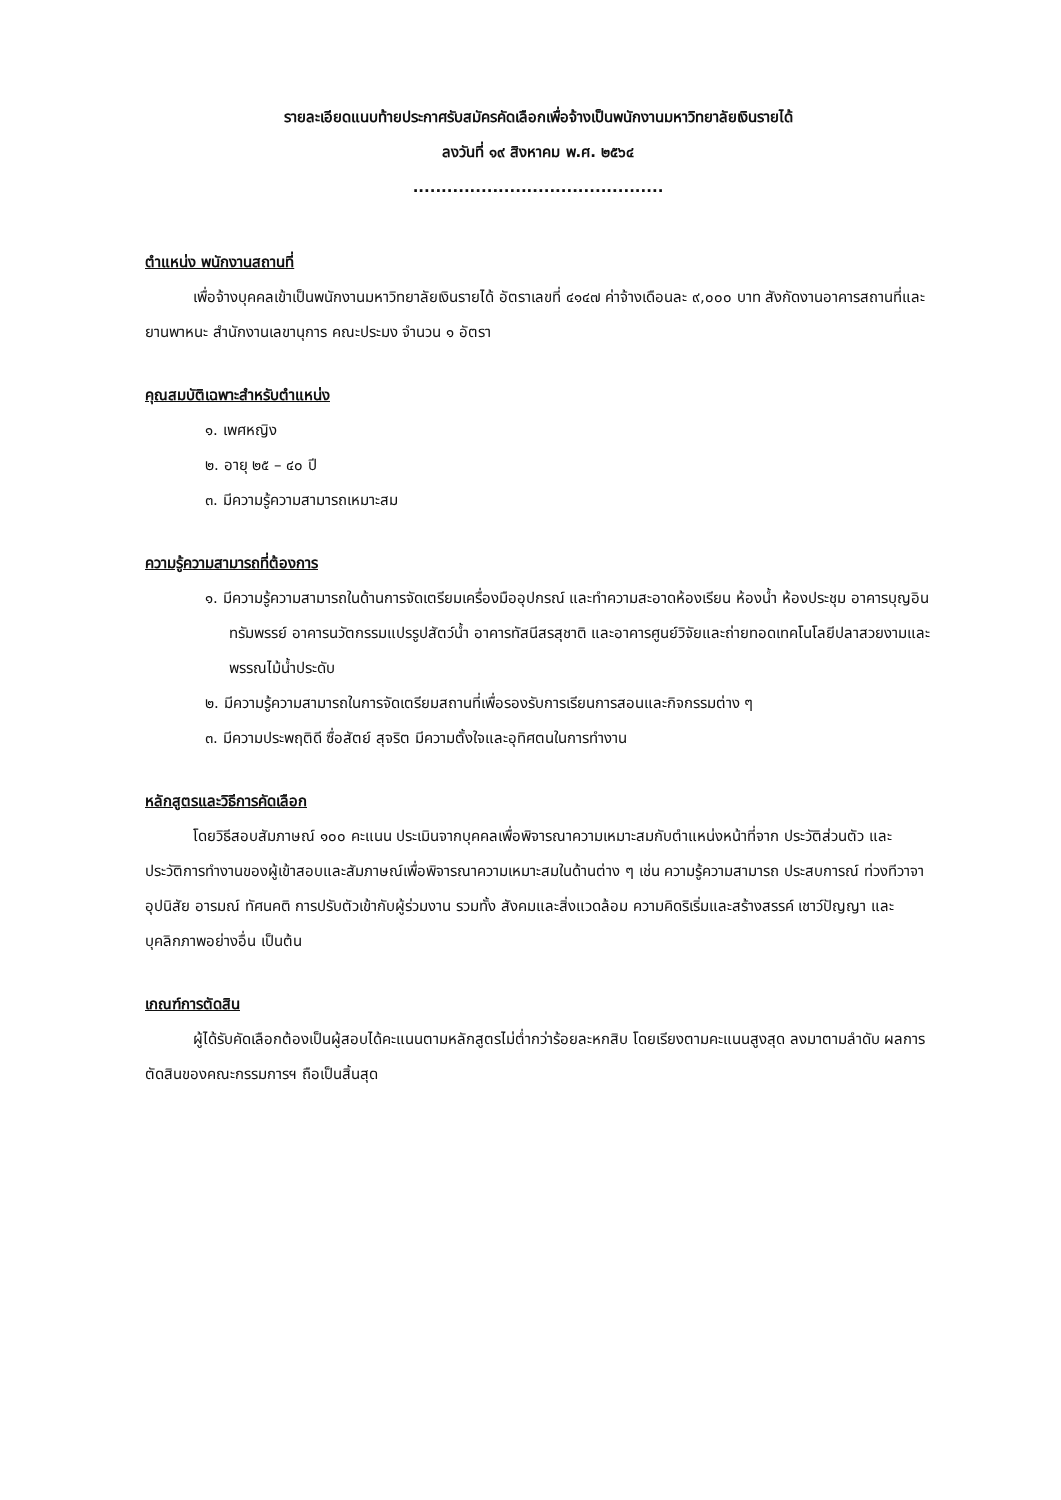รายละเอียดแนบท้ายประกาศรับสมัครคัดเลือกเพื่อจ้างเป็นพนักงานมหาวิทยาลัยเงินรายได้
ลงวันที่ ๑๙ สิงหาคม พ.ศ. ๒๕๖๔
............................................
ตำแหน่ง พนักงานสถานที่
เพื่อจ้างบุคคลเข้าเป็นพนักงานมหาวิทยาลัยเงินรายได้ อัตราเลขที่ ๔๑๔๗ ค่าจ้างเดือนละ ๙,๐๐๐ บาท สังกัดงานอาคารสถานที่และยานพาหนะ สำนักงานเลขานุการ คณะประมง จำนวน ๑ อัตรา
คุณสมบัติเฉพาะสำหรับตำแหน่ง
๑. เพศหญิง
๒. อายุ ๒๕ – ๔๐ ปี
๓. มีความรู้ความสามารถเหมาะสม
ความรู้ความสามารถที่ต้องการ
๑. มีความรู้ความสามารถในด้านการจัดเตรียมเครื่องมืออุปกรณ์ และทำความสะอาดห้องเรียน ห้องน้ำ ห้องประชุม อาคารบุญอินทรัมพรรย์ อาคารนวัตกรรมแปรรูปสัตว์น้ำ อาคารทัสนีสรสุชาติ และอาคารศูนย์วิจัยและถ่ายทอดเทคโนโลยีปลาสวยงามและพรรณไม้น้ำประดับ
๒. มีความรู้ความสามารถในการจัดเตรียมสถานที่เพื่อรองรับการเรียนการสอนและกิจกรรมต่าง ๆ
๓. มีความประพฤติดี ซื่อสัตย์ สุจริต มีความตั้งใจและอุทิศตนในการทำงาน
หลักสูตรและวิธีการคัดเลือก
โดยวิธีสอบสัมภาษณ์ ๑๐๐ คะแนน ประเมินจากบุคคลเพื่อพิจารณาความเหมาะสมกับตำแหน่งหน้าที่จาก ประวัติส่วนตัว และประวัติการทำงานของผู้เข้าสอบและสัมภาษณ์เพื่อพิจารณาความเหมาะสมในด้านต่าง ๆ เช่น ความรู้ความสามารถ ประสบการณ์ ท่วงทีวาจา อุปนิสัย อารมณ์ ทัศนคติ การปรับตัวเข้ากับผู้ร่วมงาน รวมทั้ง สังคมและสิ่งแวดล้อม ความคิดริเริ่มและสร้างสรรค์ เชาว์ปัญญา และบุคลิกภาพอย่างอื่น เป็นต้น
เกณฑ์การตัดสิน
ผู้ได้รับคัดเลือกต้องเป็นผู้สอบได้คะแนนตามหลักสูตรไม่ต่ำกว่าร้อยละหกสิบ โดยเรียงตามคะแนนสูงสุด ลงมาตามลำดับ ผลการตัดสินของคณะกรรมการฯ ถือเป็นสิ้นสุด